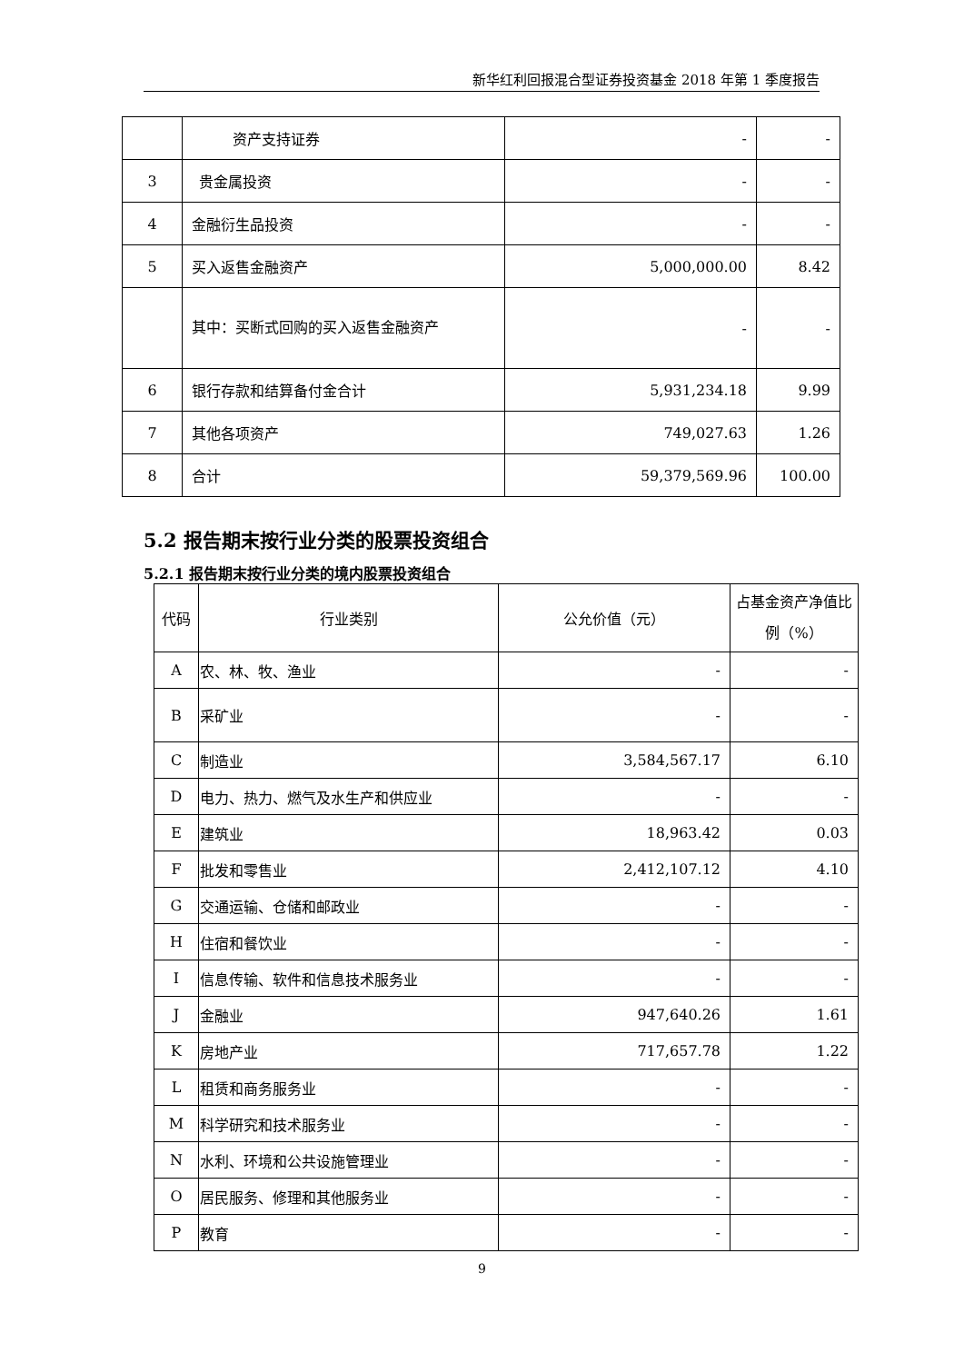新华红利回报混合型证券投资基金 2018 年第 1 季度报告
| | 资产支持证券 | - | - |
| 3 | 贵金属投资 | - | - |
| 4 | 金融衍生品投资 | - | - |
| 5 | 买入返售金融资产 | 5,000,000.00 | 8.42 |
| | 其中：买断式回购的买入返售金融资产 | - | - |
| 6 | 银行存款和结算备付金合计 | 5,931,234.18 | 9.99 |
| 7 | 其他各项资产 | 749,027.63 | 1.26 |
| 8 | 合计 | 59,379,569.96 | 100.00 |
5.2 报告期末按行业分类的股票投资组合
5.2.1 报告期末按行业分类的境内股票投资组合
| 代码 | 行业类别 | 公允价值（元） | 占基金资产净值比例（%） |
| A | 农、林、牧、渔业 | - | - |
| B | 采矿业 | - | - |
| C | 制造业 | 3,584,567.17 | 6.10 |
| D | 电力、热力、燃气及水生产和供应业 | - | - |
| E | 建筑业 | 18,963.42 | 0.03 |
| F | 批发和零售业 | 2,412,107.12 | 4.10 |
| G | 交通运输、仓储和邮政业 | - | - |
| H | 住宿和餐饮业 | - | - |
| I | 信息传输、软件和信息技术服务业 | - | - |
| J | 金融业 | 947,640.26 | 1.61 |
| K | 房地产业 | 717,657.78 | 1.22 |
| L | 租赁和商务服务业 | - | - |
| M | 科学研究和技术服务业 | - | - |
| N | 水利、环境和公共设施管理业 | - | - |
| O | 居民服务、修理和其他服务业 | - | - |
| P | 教育 | - | - |
9